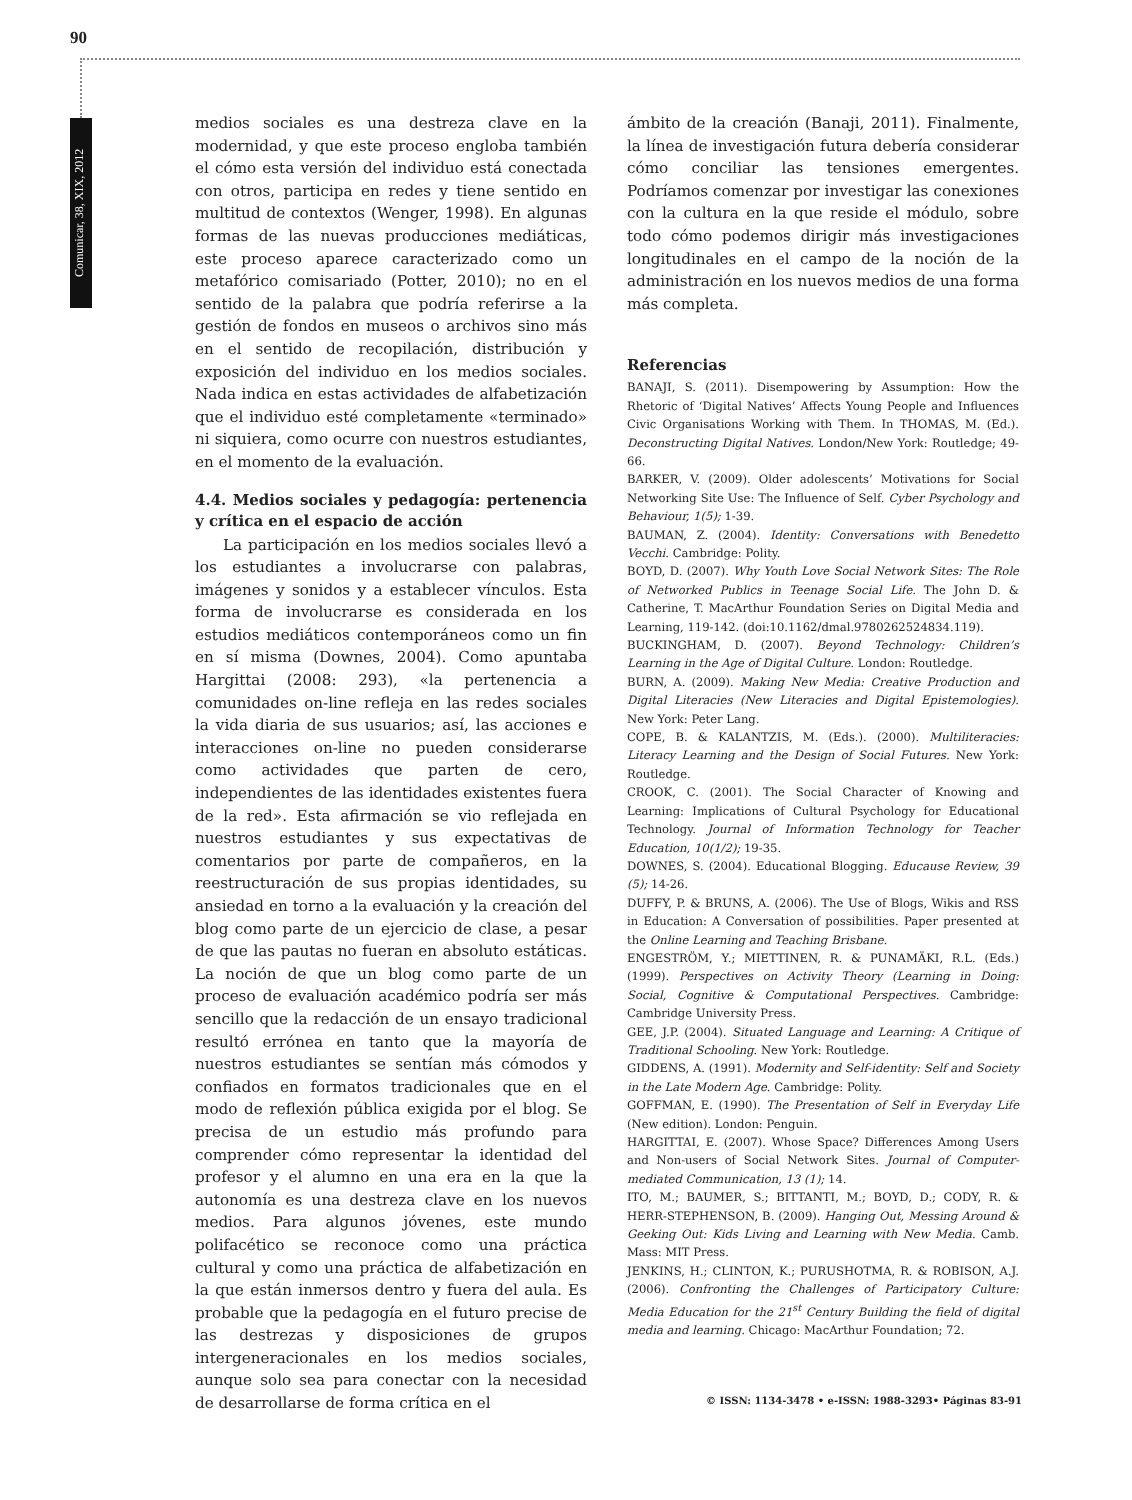90
Comunicar, 38, XIX, 2012
medios sociales es una destreza clave en la modernidad, y que este proceso engloba también el cómo esta versión del individuo está conectada con otros, participa en redes y tiene sentido en multitud de contextos (Wenger, 1998). En algunas formas de las nuevas producciones mediáticas, este proceso aparece caracterizado como un metafórico comisariado (Potter, 2010); no en el sentido de la palabra que podría referirse a la gestión de fondos en museos o archivos sino más en el sentido de recopilación, distribución y exposición del individuo en los medios sociales. Nada indica en estas actividades de alfabetización que el individuo esté completamente «terminado» ni siquiera, como ocurre con nuestros estudiantes, en el momento de la evaluación.
4.4. Medios sociales y pedagogía: pertenencia y crítica en el espacio de acción
La participación en los medios sociales llevó a los estudiantes a involucrarse con palabras, imágenes y sonidos y a establecer vínculos. Esta forma de involucrarse es considerada en los estudios mediáticos contemporáneos como un fin en sí misma (Downes, 2004). Como apuntaba Hargittai (2008: 293), «la pertenencia a comunidades on-line refleja en las redes sociales la vida diaria de sus usuarios; así, las acciones e interacciones on-line no pueden considerarse como actividades que parten de cero, independientes de las identidades existentes fuera de la red». Esta afirmación se vio reflejada en nuestros estudiantes y sus expectativas de comentarios por parte de compañeros, en la reestructuración de sus propias identidades, su ansiedad en torno a la evaluación y la creación del blog como parte de un ejercicio de clase, a pesar de que las pautas no fueran en absoluto estáticas. La noción de que un blog como parte de un proceso de evaluación académico podría ser más sencillo que la redacción de un ensayo tradicional resultó errónea en tanto que la mayoría de nuestros estudiantes se sentían más cómodos y confiados en formatos tradicionales que en el modo de reflexión pública exigida por el blog. Se precisa de un estudio más profundo para comprender cómo representar la identidad del profesor y el alumno en una era en la que la autonomía es una destreza clave en los nuevos medios. Para algunos jóvenes, este mundo polifacético se reconoce como una práctica cultural y como una práctica de alfabetización en la que están inmersos dentro y fuera del aula. Es probable que la pedagogía en el futuro precise de las destrezas y disposiciones de grupos intergeneracionales en los medios sociales, aunque solo sea para conectar con la necesidad de desarrollarse de forma crítica en el
ámbito de la creación (Banaji, 2011). Finalmente, la línea de investigación futura debería considerar cómo conciliar las tensiones emergentes. Podríamos comenzar por investigar las conexiones con la cultura en la que reside el módulo, sobre todo cómo podemos dirigir más investigaciones longitudinales en el campo de la noción de la administración en los nuevos medios de una forma más completa.
Referencias
BANAJI, S. (2011). Disempowering by Assumption: How the Rhetoric of ‘Digital Natives’ Affects Young People and Influences Civic Organisations Working with Them. In THOMAS, M. (Ed.). Deconstructing Digital Natives. London/New York: Routledge; 49-66.
BARKER, V. (2009). Older adolescents’ Motivations for Social Networking Site Use: The Influence of Self. Cyber Psychology and Behaviour, 1(5); 1-39.
BAUMAN, Z. (2004). Identity: Conversations with Benedetto Vecchi. Cambridge: Polity.
BOYD, D. (2007). Why Youth Love Social Network Sites: The Role of Networked Publics in Teenage Social Life. The John D. & Catherine, T. MacArthur Foundation Series on Digital Media and Learning, 119-142. (doi:10.1162/dmal.9780262524834.119).
BUCKINGHAM, D. (2007). Beyond Technology: Children’s Learning in the Age of Digital Culture. London: Routledge.
BURN, A. (2009). Making New Media: Creative Production and Digital Literacies (New Literacies and Digital Epistemologies). New York: Peter Lang.
COPE, B. & KALANTZIS, M. (Eds.). (2000). Multiliteracies: Literacy Learning and the Design of Social Futures. New York: Routledge.
CROOK, C. (2001). The Social Character of Knowing and Learning: Implications of Cultural Psychology for Educational Technology. Journal of Information Technology for Teacher Education, 10(1/2); 19-35.
DOWNES, S. (2004). Educational Blogging. Educause Review, 39 (5); 14-26.
DUFFY, P. & BRUNS, A. (2006). The Use of Blogs, Wikis and RSS in Education: A Conversation of possibilities. Paper presented at the Online Learning and Teaching Brisbane.
ENGESTRÖM, Y.; MIETTINEN, R. & PUNAMÄKI, R.L. (Eds.) (1999). Perspectives on Activity Theory (Learning in Doing: Social, Cognitive & Computational Perspectives. Cambridge: Cambridge University Press.
GEE, J.P. (2004). Situated Language and Learning: A Critique of Traditional Schooling. New York: Routledge.
GIDDENS, A. (1991). Modernity and Self-identity: Self and Society in the Late Modern Age. Cambridge: Polity.
GOFFMAN, E. (1990). The Presentation of Self in Everyday Life (New edition). London: Penguin.
HARGITTAI, E. (2007). Whose Space? Differences Among Users and Non-users of Social Network Sites. Journal of Computer-mediated Communication, 13 (1); 14.
ITO, M.; BAUMER, S.; BITTANTI, M.; BOYD, D.; CODY, R. & HERR-STEPHENSON, B. (2009). Hanging Out, Messing Around & Geeking Out: Kids Living and Learning with New Media. Camb. Mass: MIT Press.
JENKINS, H.; CLINTON, K.; PURUSHOTMA, R. & ROBISON, A.J. (2006). Confronting the Challenges of Participatory Culture: Media Education for the 21<sup>st</sup> Century Building the field of digital media and learning. Chicago: MacArthur Foundation; 72.
© ISSN: 1134-3478 • e-ISSN: 1988-3293• Páginas 83-91